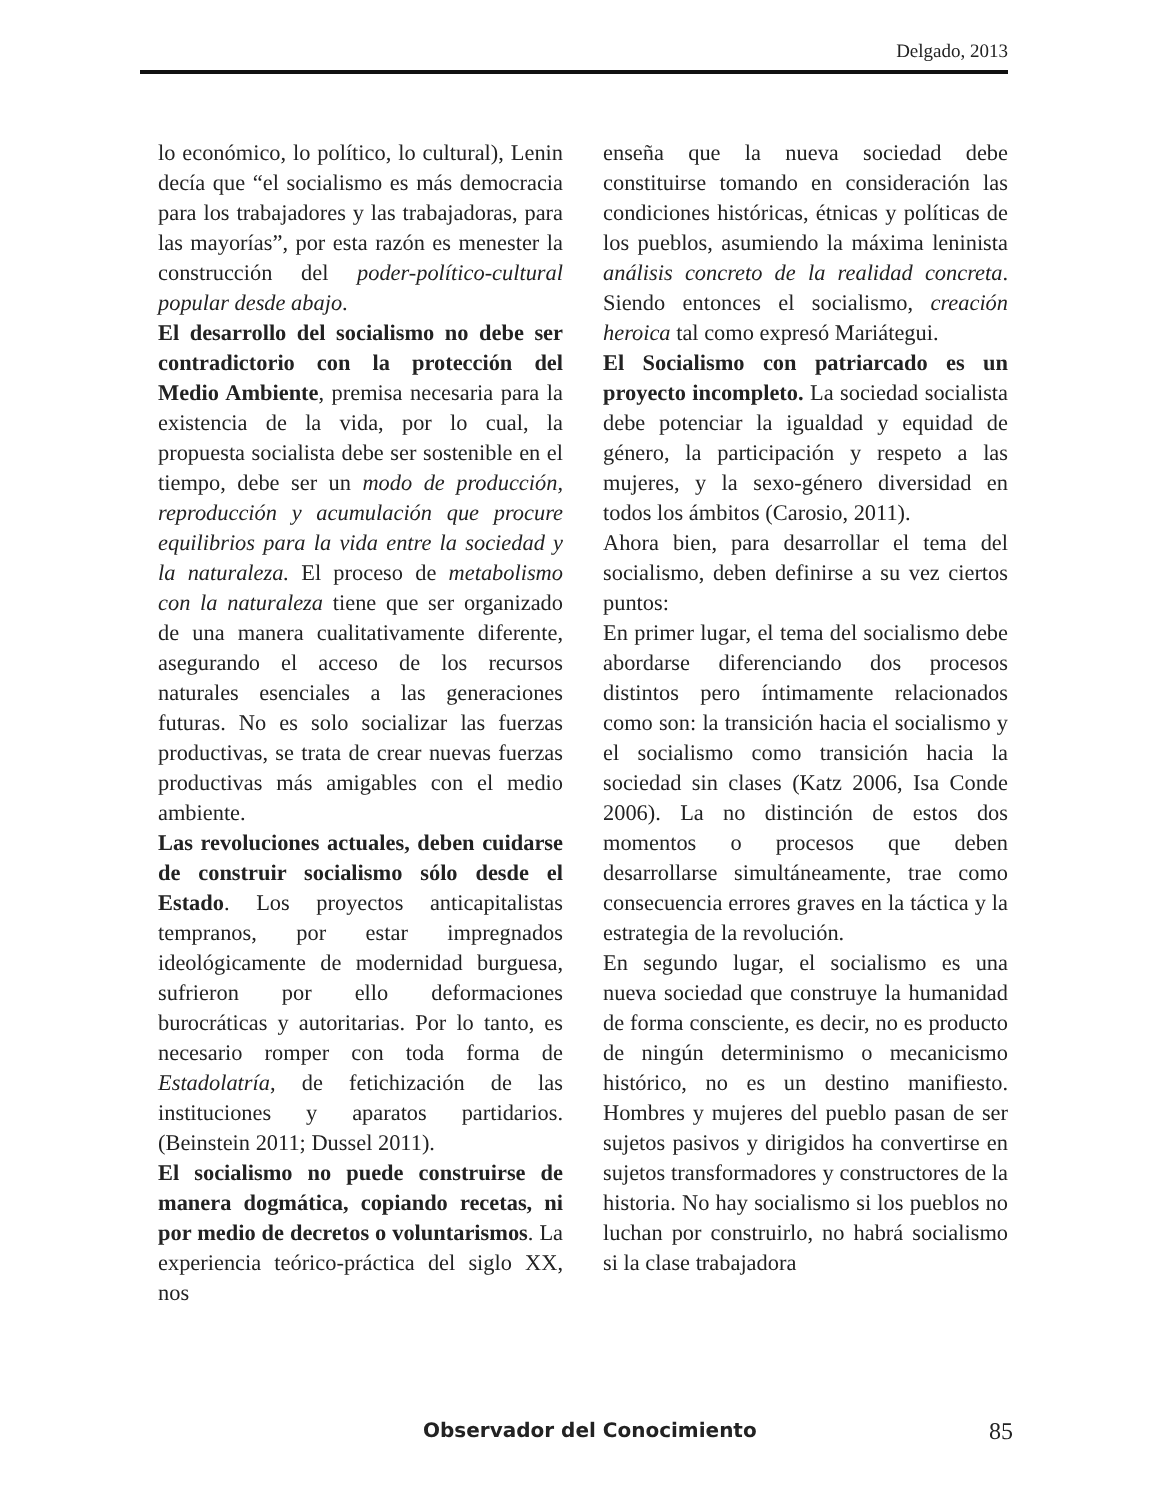Delgado, 2013
lo económico, lo político, lo cultural), Lenin decía que “el socialismo es más democracia para los trabajadores y las trabajadoras, para las mayorías”, por esta razón es menester la construcción del poder-político-cultural popular desde abajo.
El desarrollo del socialismo no debe ser contradictorio con la protección del Medio Ambiente, premisa necesaria para la existencia de la vida, por lo cual, la propuesta socialista debe ser sostenible en el tiempo, debe ser un modo de producción, reproducción y acumulación que procure equilibrios para la vida entre la sociedad y la naturaleza. El proceso de metabolismo con la naturaleza tiene que ser organizado de una manera cualitativamente diferente, asegurando el acceso de los recursos naturales esenciales a las generaciones futuras. No es solo socializar las fuerzas productivas, se trata de crear nuevas fuerzas productivas más amigables con el medio ambiente.
Las revoluciones actuales, deben cuidarse de construir socialismo sólo desde el Estado. Los proyectos anticapitalistas tempranos, por estar impregnados ideológicamente de modernidad burguesa, sufrieron por ello deformaciones burocráticas y autoritarias. Por lo tanto, es necesario romper con toda forma de Estadolatría, de fetichización de las instituciones y aparatos partidarios. (Beinstein 2011; Dussel 2011).
El socialismo no puede construirse de manera dogmática, copiando recetas, ni por medio de decretos o voluntarismos. La experiencia teórico-práctica del siglo XX, nos
enseña que la nueva sociedad debe constituirse tomando en consideración las condiciones históricas, étnicas y políticas de los pueblos, asumiendo la máxima leninista análisis concreto de la realidad concreta. Siendo entonces el socialismo, creación heroica tal como expresó Mariátegui.
El Socialismo con patriarcado es un proyecto incompleto. La sociedad socialista debe potenciar la igualdad y equidad de género, la participación y respeto a las mujeres, y la sexo-género diversidad en todos los ámbitos (Carosio, 2011).
Ahora bien, para desarrollar el tema del socialismo, deben definirse a su vez ciertos puntos:
En primer lugar, el tema del socialismo debe abordarse diferenciando dos procesos distintos pero íntimamente relacionados como son: la transición hacia el socialismo y el socialismo como transición hacia la sociedad sin clases (Katz 2006, Isa Conde 2006). La no distinción de estos dos momentos o procesos que deben desarrollarse simultáneamente, trae como consecuencia errores graves en la táctica y la estrategia de la revolución.
En segundo lugar, el socialismo es una nueva sociedad que construye la humanidad de forma consciente, es decir, no es producto de ningún determinismo o mecanicismo histórico, no es un destino manifiesto. Hombres y mujeres del pueblo pasan de ser sujetos pasivos y dirigidos ha convertirse en sujetos transformadores y constructores de la historia. No hay socialismo si los pueblos no luchan por construirlo, no habrá socialismo si la clase trabajadora
Observador del Conocimiento 85